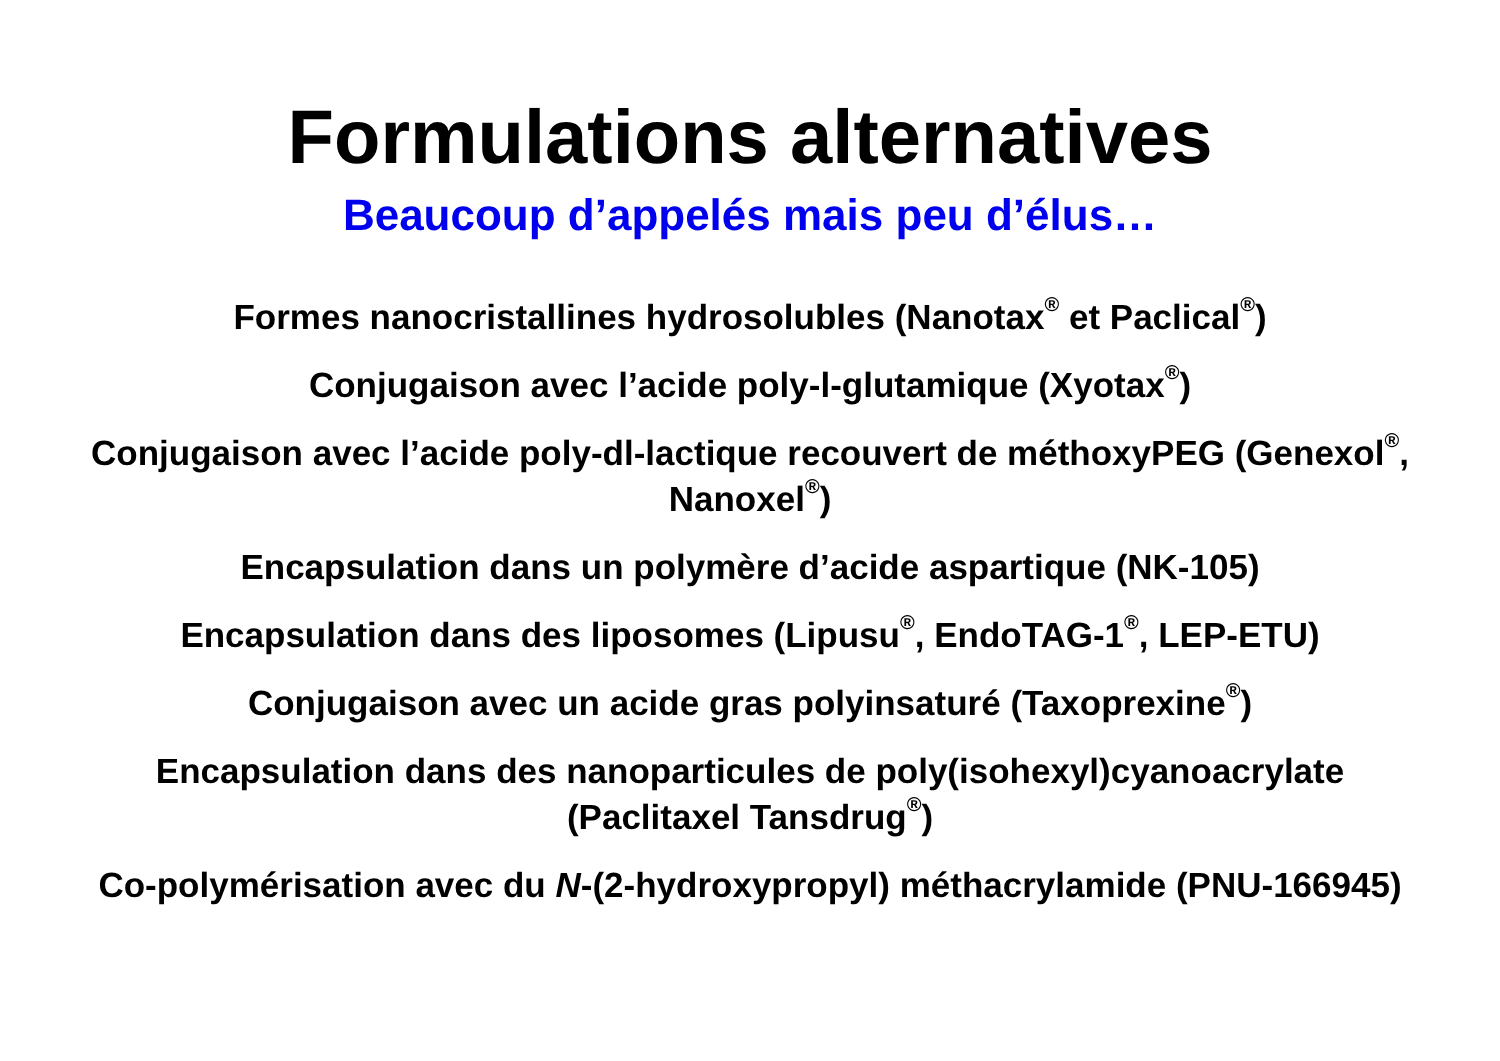Formulations alternatives
Beaucoup d’appelés mais peu d’élus…
Formes nanocristallines hydrosolubles (Nanotax<sup>®</sup> et Paclical<sup>®</sup>)
Conjugaison avec l’acide poly-l-glutamique (Xyotax<sup>®</sup>)
Conjugaison avec l’acide poly-dl-lactique recouvert de méthoxyPEG (Genexol<sup>®</sup>, Nanoxel<sup>®</sup>)
Encapsulation dans un polymère d’acide aspartique (NK-105)
Encapsulation dans des liposomes (Lipusu<sup>®</sup>, EndoTAG-1<sup>®</sup>, LEP-ETU)
Conjugaison avec un acide gras polyinsaturé (Taxoprexine<sup>®</sup>)
Encapsulation dans des nanoparticules de poly(isohexyl)cyanoacrylate (Paclitaxel Tansdrug<sup>®</sup>)
Co-polymérisation avec du N-(2-hydroxypropyl) méthacrylamide (PNU-166945)